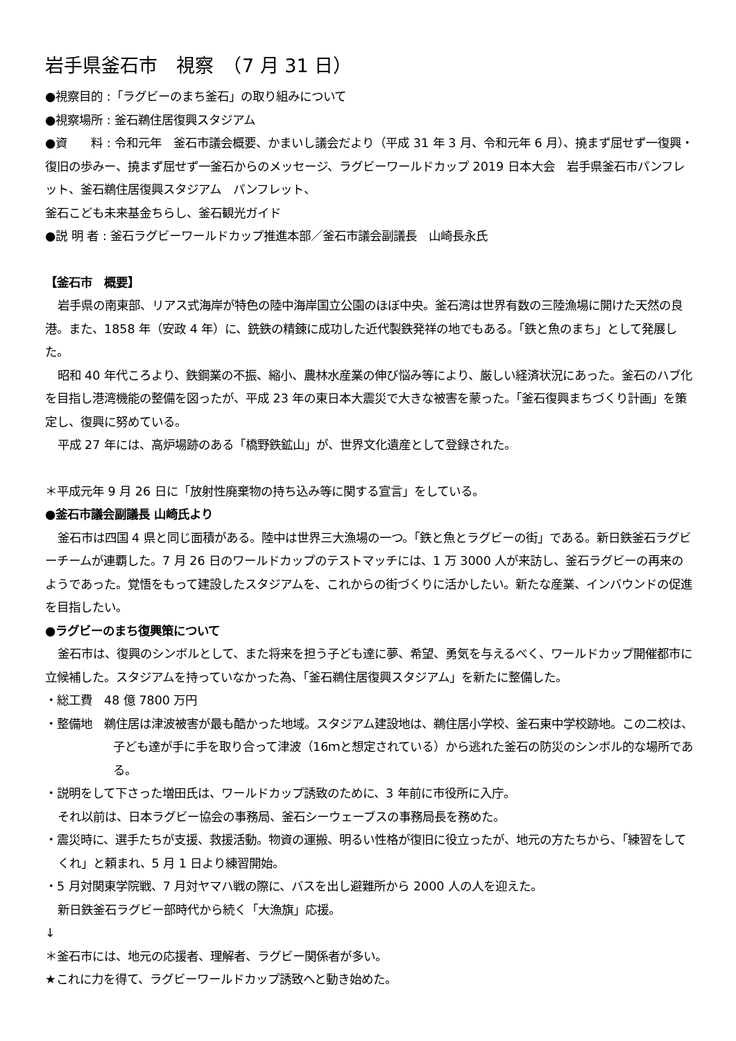岩手県釜石市　視察　（7 月 31 日）
●視察目的 :「ラグビーのまち釜石」の取り組みについて
●視察場所 : 釜石鵜住居復興スタジアム
●資　　料 : 令和元年　釜石市議会概要、かまいし議会だより（平成 31 年 3 月、令和元年 6 月）、撓まず屈せず一復興・復旧の歩みー、撓まず屈せず一釜石からのメッセージ、ラグビーワールドカップ 2019 日本大会　岩手県釜石市パンフレット、釜石鵜住居復興スタジアム　パンフレット、
釜石こども未来基金ちらし、釜石観光ガイド
●説 明 者 : 釜石ラグビーワールドカップ推進本部／釜石市議会副議長　山崎長永氏
【釜石市　概要】
岩手県の南東部、リアス式海岸が特色の陸中海岸国立公園のほぼ中央。釜石湾は世界有数の三陸漁場に開けた天然の良港。また、1858 年（安政 4 年）に、銑鉄の精錬に成功した近代製鉄発祥の地でもある。「鉄と魚のまち」として発展した。
昭和 40 年代ころより、鉄鋼業の不振、縮小、農林水産業の伸び悩み等により、厳しい経済状況にあった。釜石のハブ化を目指し港湾機能の整備を図ったが、平成 23 年の東日本大震災で大きな被害を蒙った。「釜石復興まちづくり計画」を策定し、復興に努めている。
平成 27 年には、高炉場跡のある「橋野鉄鉱山」が、世界文化遺産として登録された。
＊平成元年 9 月 26 日に「放射性廃棄物の持ち込み等に関する宣言」をしている。
●釜石市議会副議長 山崎氏より
釜石市は四国 4 県と同じ面積がある。陸中は世界三大漁場の一つ。「鉄と魚とラグビーの街」である。新日鉄釜石ラグビーチームが連覇した。7 月 26 日のワールドカップのテストマッチには、1 万 3000 人が来訪し、釜石ラグビーの再来のようであった。覚悟をもって建設したスタジアムを、これからの街づくりに活かしたい。新たな産業、インバウンドの促進を目指したい。
●ラグビーのまち復興策について
釜石市は、復興のシンボルとして、また将来を担う子ども達に夢、希望、勇気を与えるべく、ワールドカップ開催都市に立候補した。スタジアムを持っていなかった為、「釜石鵜住居復興スタジアム」を新たに整備した。
・総工費　48 億 7800 万円
・整備地　鵜住居は津波被害が最も酷かった地域。スタジアム建設地は、鵜住居小学校、釜石東中学校跡地。この二校は、子ども達が手に手を取り合って津波（16ｍと想定されている）から逃れた釜石の防災のシンボル的な場所である。
・説明をして下さった増田氏は、ワールドカップ誘致のために、3 年前に市役所に入庁。
それ以前は、日本ラグビー協会の事務局、釜石シーウェーブスの事務局長を務めた。
・震災時に、選手たちが支援、救援活動。物資の運搬、明るい性格が復旧に役立ったが、地元の方たちから、「練習をしてくれ」と頼まれ、5 月 1 日より練習開始。
・5 月対関東学院戦、7 月対ヤマハ戦の際に、バスを出し避難所から 2000 人の人を迎えた。
新日鉄釜石ラグビー部時代から続く「大漁旗」応援。
↓
＊釜石市には、地元の応援者、理解者、ラグビー関係者が多い。
★これに力を得て、ラグビーワールドカップ誘致へと動き始めた。